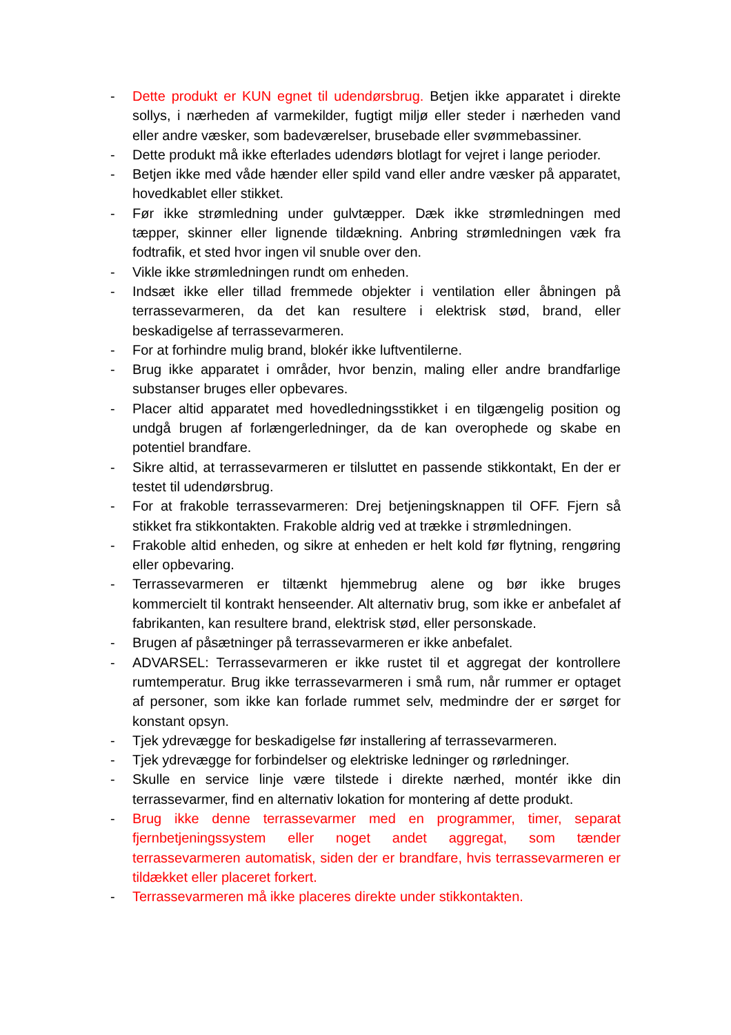- Dette produkt er KUN egnet til udendørsbrug. Betjen ikke apparatet i direkte sollys, i nærheden af varmekilder, fugtigt miljø eller steder i nærheden vand eller andre væsker, som badeværelser, brusebade eller svømmebassiner.
- Dette produkt må ikke efterlades udendørs blotlagt for vejret i lange perioder.
- Betjen ikke med våde hænder eller spild vand eller andre væsker på apparatet, hovedkablet eller stikket.
- Før ikke strømledning under gulvtæpper. Dæk ikke strømledningen med tæpper, skinner eller lignende tildækning. Anbring strømledningen væk fra fodtrafik, et sted hvor ingen vil snuble over den.
- Vikle ikke strømledningen rundt om enheden.
- Indsæt ikke eller tillad fremmede objekter i ventilation eller åbningen på terrassevarmeren, da det kan resultere i elektrisk stød, brand, eller beskadigelse af terrassevarmeren.
- For at forhindre mulig brand, blokér ikke luftventilerne.
- Brug ikke apparatet i områder, hvor benzin, maling eller andre brandfarlige substanser bruges eller opbevares.
- Placer altid apparatet med hovedledningsstikket i en tilgængelig position og undgå brugen af forlængerledninger, da de kan overophede og skabe en potentiel brandfare.
- Sikre altid, at terrassevarmeren er tilsluttet en passende stikkontakt, En der er testet til udendørsbrug.
- For at frakoble terrassevarmeren: Drej betjeningsknappen til OFF. Fjern så stikket fra stikkontakten. Frakoble aldrig ved at trække i strømledningen.
- Frakoble altid enheden, og sikre at enheden er helt kold før flytning, rengøring eller opbevaring.
- Terrassevarmeren er tiltænkt hjemmebrug alene og bør ikke bruges kommercielt til kontrakt henseender. Alt alternativ brug, som ikke er anbefalet af fabrikanten, kan resultere brand, elektrisk stød, eller personskade.
- Brugen af påsætninger på terrassevarmeren er ikke anbefalet.
- ADVARSEL: Terrassevarmeren er ikke rustet til et aggregat der kontrollere rumtemperatur. Brug ikke terrassevarmeren i små rum, når rummer er optaget af personer, som ikke kan forlade rummet selv, medmindre der er sørget for konstant opsyn.
- Tjek ydrevægge for beskadigelse før installering af terrassevarmeren.
- Tjek ydrevægge for forbindelser og elektriske ledninger og rørledninger.
- Skulle en service linje være tilstede i direkte nærhed, montér ikke din terrassevarmer, find en alternativ lokation for montering af dette produkt.
- Brug ikke denne terrassevarmer med en programmer, timer, separat fjernbetjeningssystem eller noget andet aggregat, som tænder terrassevarmeren automatisk, siden der er brandfare, hvis terrassevarmeren er tildækket eller placeret forkert.
- Terrassevarmeren må ikke placeres direkte under stikkontakten.